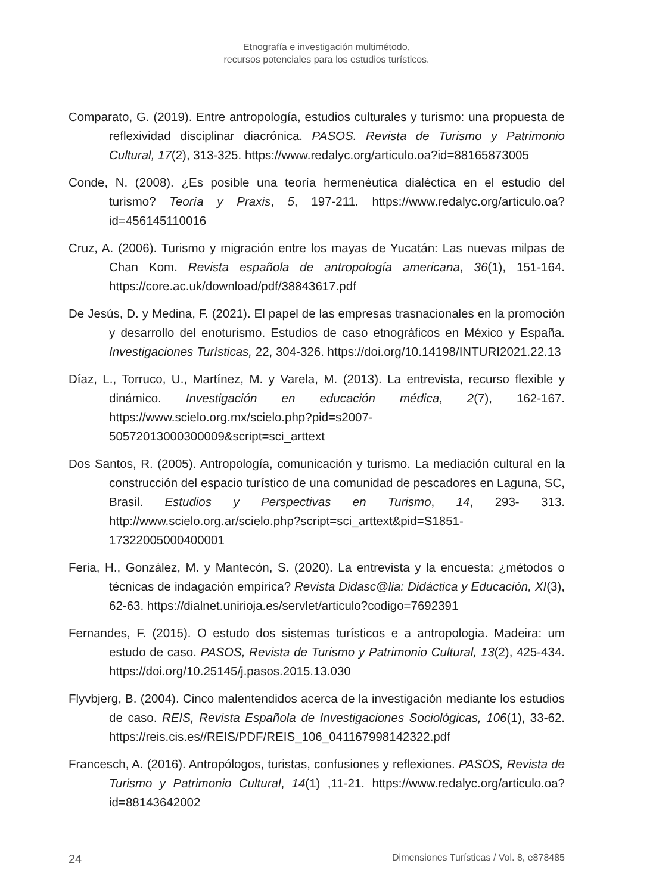Etnografía e investigación multimétodo,
recursos potenciales para los estudios turísticos.
Comparato, G. (2019). Entre antropología, estudios culturales y turismo: una propuesta de reflexividad disciplinar diacrónica. PASOS. Revista de Turismo y Patrimonio Cultural, 17(2), 313-325. https://www.redalyc.org/articulo.oa?id=88165873005
Conde, N. (2008). ¿Es posible una teoría hermenéutica dialéctica en el estudio del turismo? Teoría y Praxis, 5, 197-211. https://www.redalyc.org/articulo.oa?id=456145110016
Cruz, A. (2006). Turismo y migración entre los mayas de Yucatán: Las nuevas milpas de Chan Kom. Revista española de antropología americana, 36(1), 151-164. https://core.ac.uk/download/pdf/38843617.pdf
De Jesús, D. y Medina, F. (2021). El papel de las empresas trasnacionales en la promoción y desarrollo del enoturismo. Estudios de caso etnográficos en México y España. Investigaciones Turísticas, 22, 304-326. https://doi.org/10.14198/INTURI2021.22.13
Díaz, L., Torruco, U., Martínez, M. y Varela, M. (2013). La entrevista, recurso flexible y dinámico. Investigación en educación médica, 2(7), 162-167. https://www.scielo.org.mx/scielo.php?pid=s2007-50572013000300009&script=sci_arttext
Dos Santos, R. (2005). Antropología, comunicación y turismo. La mediación cultural en la construcción del espacio turístico de una comunidad de pescadores en Laguna, SC, Brasil. Estudios y Perspectivas en Turismo, 14, 293- 313. http://www.scielo.org.ar/scielo.php?script=sci_arttext&pid=S1851-17322005000400001
Feria, H., González, M. y Mantecón, S. (2020). La entrevista y la encuesta: ¿métodos o técnicas de indagación empírica? Revista Didasc@lia: Didáctica y Educación, XI(3), 62-63. https://dialnet.unirioja.es/servlet/articulo?codigo=7692391
Fernandes, F. (2015). O estudo dos sistemas turísticos e a antropologia. Madeira: um estudo de caso. PASOS, Revista de Turismo y Patrimonio Cultural, 13(2), 425-434. https://doi.org/10.25145/j.pasos.2015.13.030
Flyvbjerg, B. (2004). Cinco malentendidos acerca de la investigación mediante los estudios de caso. REIS, Revista Española de Investigaciones Sociológicas, 106(1), 33-62. https://reis.cis.es//REIS/PDF/REIS_106_041167998142322.pdf
Francesch, A. (2016). Antropólogos, turistas, confusiones y reflexiones. PASOS, Revista de Turismo y Patrimonio Cultural, 14(1) ,11-21. https://www.redalyc.org/articulo.oa?id=88143642002
24 Dimensiones Turísticas / Vol. 8, e878485